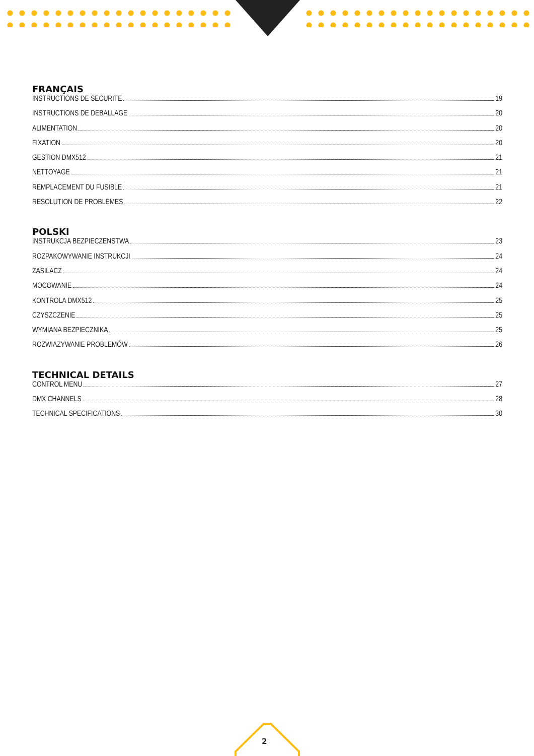FRANÇAIS
INSTRUCTIONS DE SECURITE 19
INSTRUCTIONS DE DEBALLAGE 20
ALIMENTATION 20
FIXATION 20
GESTION DMX512 21
NETTOYAGE 21
REMPLACEMENT DU FUSIBLE 21
RESOLUTION DE PROBLEMES 22
POLSKI
INSTRUKCJA BEZPIECZENSTWA 23
ROZPAKOWYWANIE INSTRUKCJI 24
ZASILACZ 24
MOCOWANIE 24
KONTROLA DMX512 25
CZYSZCZENIE 25
WYMIANA BEZPIECZNIKA 25
ROZWIAZYWANIE PROBLEMÓW 26
TECHNICAL DETAILS
CONTROL MENU 27
DMX CHANNELS 28
TECHNICAL SPECIFICATIONS 30
2